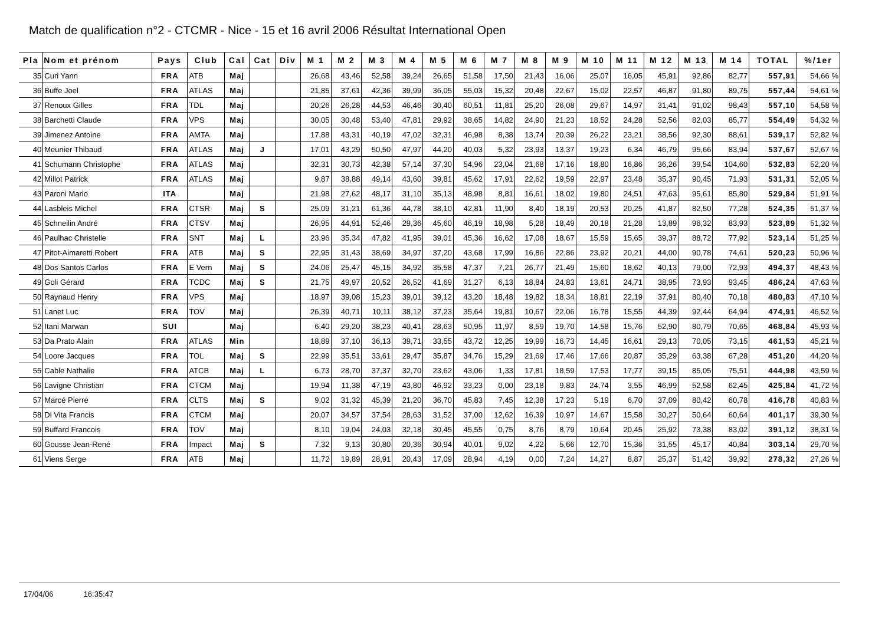Match de qualification n°2 - CTCMR - Nice - 15 et 16 avril 2006 Résultat International Open
| Pla | Nom et prénom | Pays | Club | Cal | Cat | Div | M 1 | M 2 | M 3 | M 4 | M 5 | M 6 | M 7 | M 8 | M 9 | M 10 | M 11 | M 12 | M 13 | M 14 | TOTAL | %/1er |
| --- | --- | --- | --- | --- | --- | --- | --- | --- | --- | --- | --- | --- | --- | --- | --- | --- | --- | --- | --- | --- | --- | --- |
| 35 | Curi Yann | FRA | ATB | Maj | | | 26,68 | 43,46 | 52,58 | 39,24 | 26,65 | 51,58 | 17,50 | 21,43 | 16,06 | 25,07 | 16,05 | 45,91 | 92,86 | 82,77 | 557,91 | 54,66 % |
| 36 | Buffe Joel | FRA | ATLAS | Maj | | | 21,85 | 37,61 | 42,36 | 39,99 | 36,05 | 55,03 | 15,32 | 20,48 | 22,67 | 15,02 | 22,57 | 46,87 | 91,80 | 89,75 | 557,44 | 54,61 % |
| 37 | Renoux Gilles | FRA | TDL | Maj | | | 20,26 | 26,28 | 44,53 | 46,46 | 30,40 | 60,51 | 11,81 | 25,20 | 26,08 | 29,67 | 14,97 | 31,41 | 91,02 | 98,43 | 557,10 | 54,58 % |
| 38 | Barchetti Claude | FRA | VPS | Maj | | | 30,05 | 30,48 | 53,40 | 47,81 | 29,92 | 38,65 | 14,82 | 24,90 | 21,23 | 18,52 | 24,28 | 52,56 | 82,03 | 85,77 | 554,49 | 54,32 % |
| 39 | Jimenez Antoine | FRA | AMTA | Maj | | | 17,88 | 43,31 | 40,19 | 47,02 | 32,31 | 46,98 | 8,38 | 13,74 | 20,39 | 26,22 | 23,21 | 38,56 | 92,30 | 88,61 | 539,17 | 52,82 % |
| 40 | Meunier Thibaud | FRA | ATLAS | Maj | J | | 17,01 | 43,29 | 50,50 | 47,97 | 44,20 | 40,03 | 5,32 | 23,93 | 13,37 | 19,23 | 6,34 | 46,79 | 95,66 | 83,94 | 537,67 | 52,67 % |
| 41 | Schumann Christophe | FRA | ATLAS | Maj | | | 32,31 | 30,73 | 42,38 | 57,14 | 37,30 | 54,96 | 23,04 | 21,68 | 17,16 | 18,80 | 16,86 | 36,26 | 39,54 | 104,60 | 532,83 | 52,20 % |
| 42 | Millot Patrick | FRA | ATLAS | Maj | | | 9,87 | 38,88 | 49,14 | 43,60 | 39,81 | 45,62 | 17,91 | 22,62 | 19,59 | 22,97 | 23,48 | 35,37 | 90,45 | 71,93 | 531,31 | 52,05 % |
| 43 | Paroni Mario | ITA | | Maj | | | 21,98 | 27,62 | 48,17 | 31,10 | 35,13 | 48,98 | 8,81 | 16,61 | 18,02 | 19,80 | 24,51 | 47,63 | 95,61 | 85,80 | 529,84 | 51,91 % |
| 44 | Lasbleis Michel | FRA | CTSR | Maj | S | | 25,09 | 31,21 | 61,36 | 44,78 | 38,10 | 42,81 | 11,90 | 8,40 | 18,19 | 20,53 | 20,25 | 41,87 | 82,50 | 77,28 | 524,35 | 51,37 % |
| 45 | Schneilin André | FRA | CTSV | Maj | | | 26,95 | 44,91 | 52,46 | 29,36 | 45,60 | 46,19 | 18,98 | 5,28 | 18,49 | 20,18 | 21,28 | 13,89 | 96,32 | 83,93 | 523,89 | 51,32 % |
| 46 | Paulhac Christelle | FRA | SNT | Maj | L | | 23,96 | 35,34 | 47,82 | 41,95 | 39,01 | 45,36 | 16,62 | 17,08 | 18,67 | 15,59 | 15,65 | 39,37 | 88,72 | 77,92 | 523,14 | 51,25 % |
| 47 | Pitot-Aimaretti Robert | FRA | ATB | Maj | S | | 22,95 | 31,43 | 38,69 | 34,97 | 37,20 | 43,68 | 17,99 | 16,86 | 22,86 | 23,92 | 20,21 | 44,00 | 90,78 | 74,61 | 520,23 | 50,96 % |
| 48 | Dos Santos Carlos | FRA | E Vern | Maj | S | | 24,06 | 25,47 | 45,15 | 34,92 | 35,58 | 47,37 | 7,21 | 26,77 | 21,49 | 15,60 | 18,62 | 40,13 | 79,00 | 72,93 | 494,37 | 48,43 % |
| 49 | Goli Gérard | FRA | TCDC | Maj | S | | 21,75 | 49,97 | 20,52 | 26,52 | 41,69 | 31,27 | 6,13 | 18,84 | 24,83 | 13,61 | 24,71 | 38,95 | 73,93 | 93,45 | 486,24 | 47,63 % |
| 50 | Raynaud Henry | FRA | VPS | Maj | | | 18,97 | 39,08 | 15,23 | 39,01 | 39,12 | 43,20 | 18,48 | 19,82 | 18,34 | 18,81 | 22,19 | 37,91 | 80,40 | 70,18 | 480,83 | 47,10 % |
| 51 | Lanet Luc | FRA | TOV | Maj | | | 26,39 | 40,71 | 10,11 | 38,12 | 37,23 | 35,64 | 19,81 | 10,67 | 22,06 | 16,78 | 15,55 | 44,39 | 92,44 | 64,94 | 474,91 | 46,52 % |
| 52 | Itani Marwan | SUI | | Maj | | | 6,40 | 29,20 | 38,23 | 40,41 | 28,63 | 50,95 | 11,97 | 8,59 | 19,70 | 14,58 | 15,76 | 52,90 | 80,79 | 70,65 | 468,84 | 45,93 % |
| 53 | Da Prato Alain | FRA | ATLAS | Min | | | 18,89 | 37,10 | 36,13 | 39,71 | 33,55 | 43,72 | 12,25 | 19,99 | 16,73 | 14,45 | 16,61 | 29,13 | 70,05 | 73,15 | 461,53 | 45,21 % |
| 54 | Loore Jacques | FRA | TOL | Maj | S | | 22,99 | 35,51 | 33,61 | 29,47 | 35,87 | 34,76 | 15,29 | 21,69 | 17,46 | 17,66 | 20,87 | 35,29 | 63,38 | 67,28 | 451,20 | 44,20 % |
| 55 | Cable Nathalie | FRA | ATCB | Maj | L | | 6,73 | 28,70 | 37,37 | 32,70 | 23,62 | 43,06 | 1,33 | 17,81 | 18,59 | 17,53 | 17,77 | 39,15 | 85,05 | 75,51 | 444,98 | 43,59 % |
| 56 | Lavigne Christian | FRA | CTCM | Maj | | | 19,94 | 11,38 | 47,19 | 43,80 | 46,92 | 33,23 | 0,00 | 23,18 | 9,83 | 24,74 | 3,55 | 46,99 | 52,58 | 62,45 | 425,84 | 41,72 % |
| 57 | Marcé Pierre | FRA | CLTS | Maj | S | | 9,02 | 31,32 | 45,39 | 21,20 | 36,70 | 45,83 | 7,45 | 12,38 | 17,23 | 5,19 | 6,70 | 37,09 | 80,42 | 60,78 | 416,78 | 40,83 % |
| 58 | Di Vita Francis | FRA | CTCM | Maj | | | 20,07 | 34,57 | 37,54 | 28,63 | 31,52 | 37,00 | 12,62 | 16,39 | 10,97 | 14,67 | 15,58 | 30,27 | 50,64 | 60,64 | 401,17 | 39,30 % |
| 59 | Buffard Francois | FRA | TOV | Maj | | | 8,10 | 19,04 | 24,03 | 32,18 | 30,45 | 45,55 | 0,75 | 8,76 | 8,79 | 10,64 | 20,45 | 25,92 | 73,38 | 83,02 | 391,12 | 38,31 % |
| 60 | Gousse Jean-René | FRA | Impact | Maj | S | | 7,32 | 9,13 | 30,80 | 20,36 | 30,94 | 40,01 | 9,02 | 4,22 | 5,66 | 12,70 | 15,36 | 31,55 | 45,17 | 40,84 | 303,14 | 29,70 % |
| 61 | Viens Serge | FRA | ATB | Maj | | | 11,72 | 19,89 | 28,91 | 20,43 | 17,09 | 28,94 | 4,19 | 0,00 | 7,24 | 14,27 | 8,87 | 25,37 | 51,42 | 39,92 | 278,32 | 27,26 % |
17/04/06 16:35:47